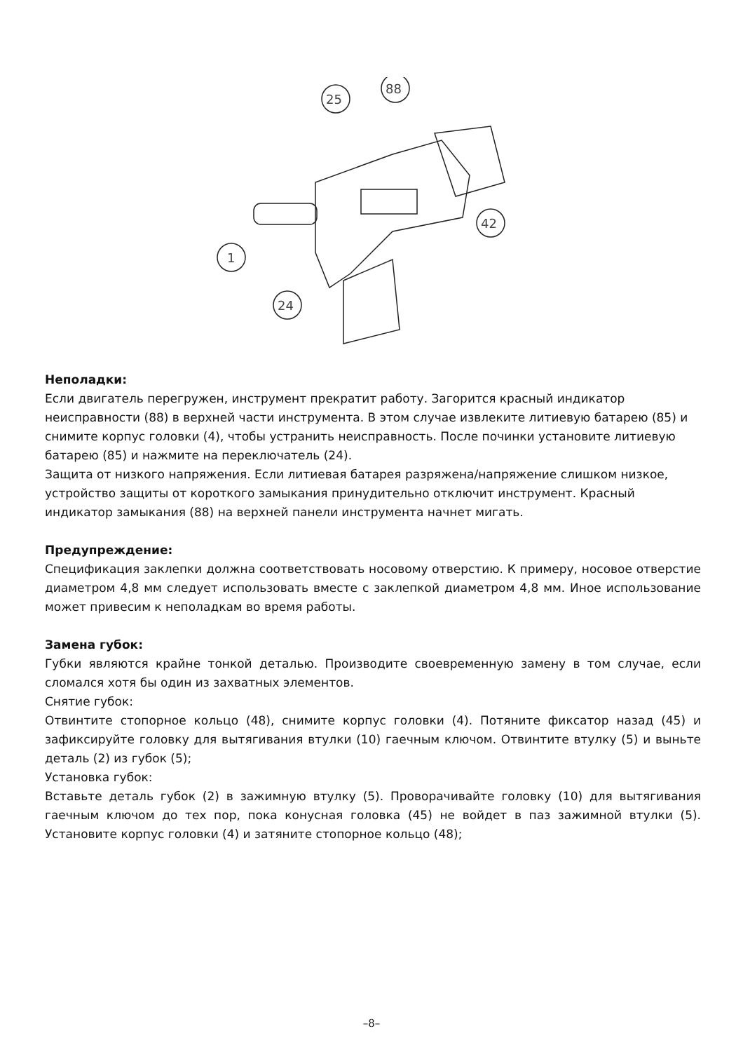25
88
42
1
24
Неполадки:
Если двигатель перегружен, инструмент прекратит работу. Загорится красный индикатор неисправности (88) в верхней части инструмента. В этом случае извлеките литиевую батарею (85) и снимите корпус головки (4), чтобы устранить неисправность. После починки установите литиевую батарею (85) и нажмите на переключатель (24).
Защита от низкого напряжения. Если литиевая батарея разряжена/напряжение слишком низкое, устройство защиты от короткого замыкания принудительно отключит инструмент. Красный индикатор замыкания (88) на верхней панели инструмента начнет мигать.
Предупреждение:
Спецификация заклепки должна соответствовать носовому отверстию. К примеру, носовое отверстие диаметром 4,8 мм следует использовать вместе с заклепкой диаметром 4,8 мм. Иное использование может привесим к неполадкам во время работы.
Замена губок:
Губки являются крайне тонкой деталью. Производите своевременную замену в том случае, если сломался хотя бы один из захватных элементов.
Снятие губок:
Отвинтите стопорное кольцо (48), снимите корпус головки (4). Потяните фиксатор назад (45) и зафиксируйте головку для вытягивания втулки (10) гаечным ключом. Отвинтите втулку (5) и выньте деталь (2) из губок (5);
Установка губок:
Вставьте деталь губок (2) в зажимную втулку (5). Проворачивайте головку (10) для вытягивания гаечным ключом до тех пор, пока конусная головка (45) не войдет в паз зажимной втулки (5). Установите корпус головки (4) и затяните стопорное кольцо (48);
–8–